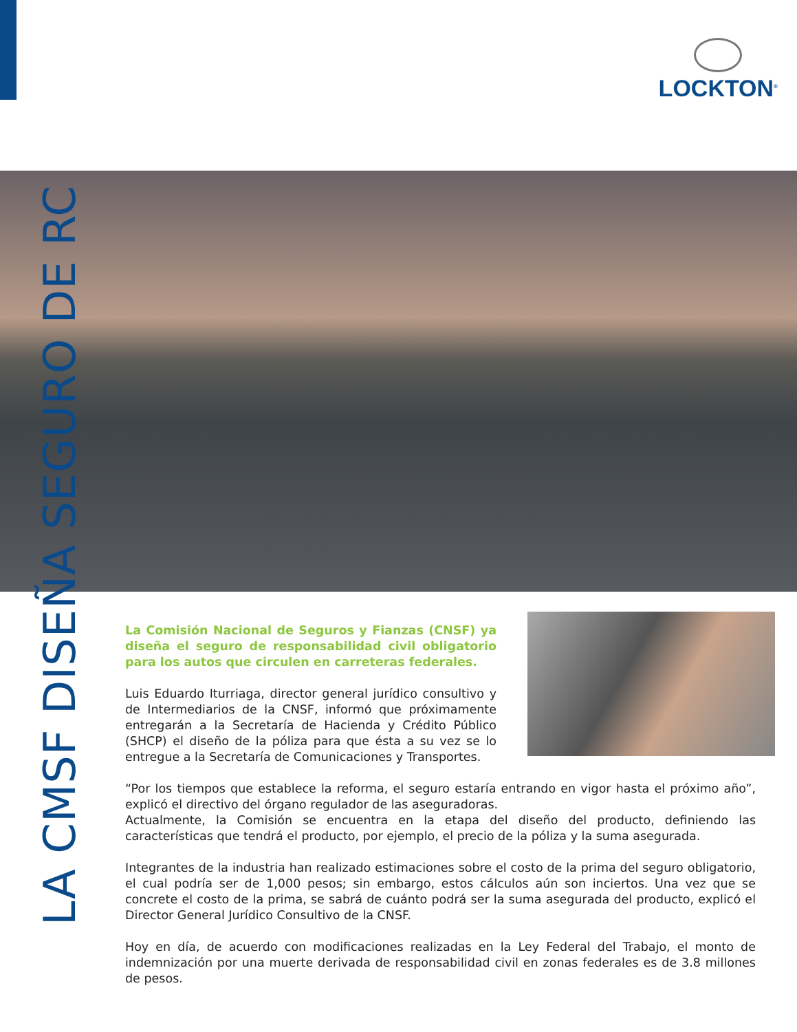LOCKTON<sup>®</sup>
LA CMSF DISEÑA SEGURO DE RC
La Comisión Nacional de Seguros y Fianzas (CNSF) ya diseña el seguro de responsabilidad civil obligatorio para los autos que circulen en carreteras federales.
Luis Eduardo Iturriaga, director general jurídico consultivo y de Intermediarios de la CNSF, informó que próximamente entregarán a la Secretaría de Hacienda y Crédito Público (SHCP) el diseño de la póliza para que ésta a su vez se lo entregue a la Secretaría de Comunicaciones y Transportes.
“Por los tiempos que establece la reforma, el seguro estaría entrando en vigor hasta el próximo año”, explicó el directivo del órgano regulador de las aseguradoras.
Actualmente, la Comisión se encuentra en la etapa del diseño del producto, definiendo las características que tendrá el producto, por ejemplo, el precio de la póliza y la suma asegurada.
Integrantes de la industria han realizado estimaciones sobre el costo de la prima del seguro obligatorio, el cual podría ser de 1,000 pesos; sin embargo, estos cálculos aún son inciertos. Una vez que se concrete el costo de la prima, se sabrá de cuánto podrá ser la suma asegurada del producto, explicó el Director General Jurídico Consultivo de la CNSF.
Hoy en día, de acuerdo con modificaciones realizadas en la Ley Federal del Trabajo, el monto de indemnización por una muerte derivada de responsabilidad civil en zonas federales es de 3.8 millones de pesos.